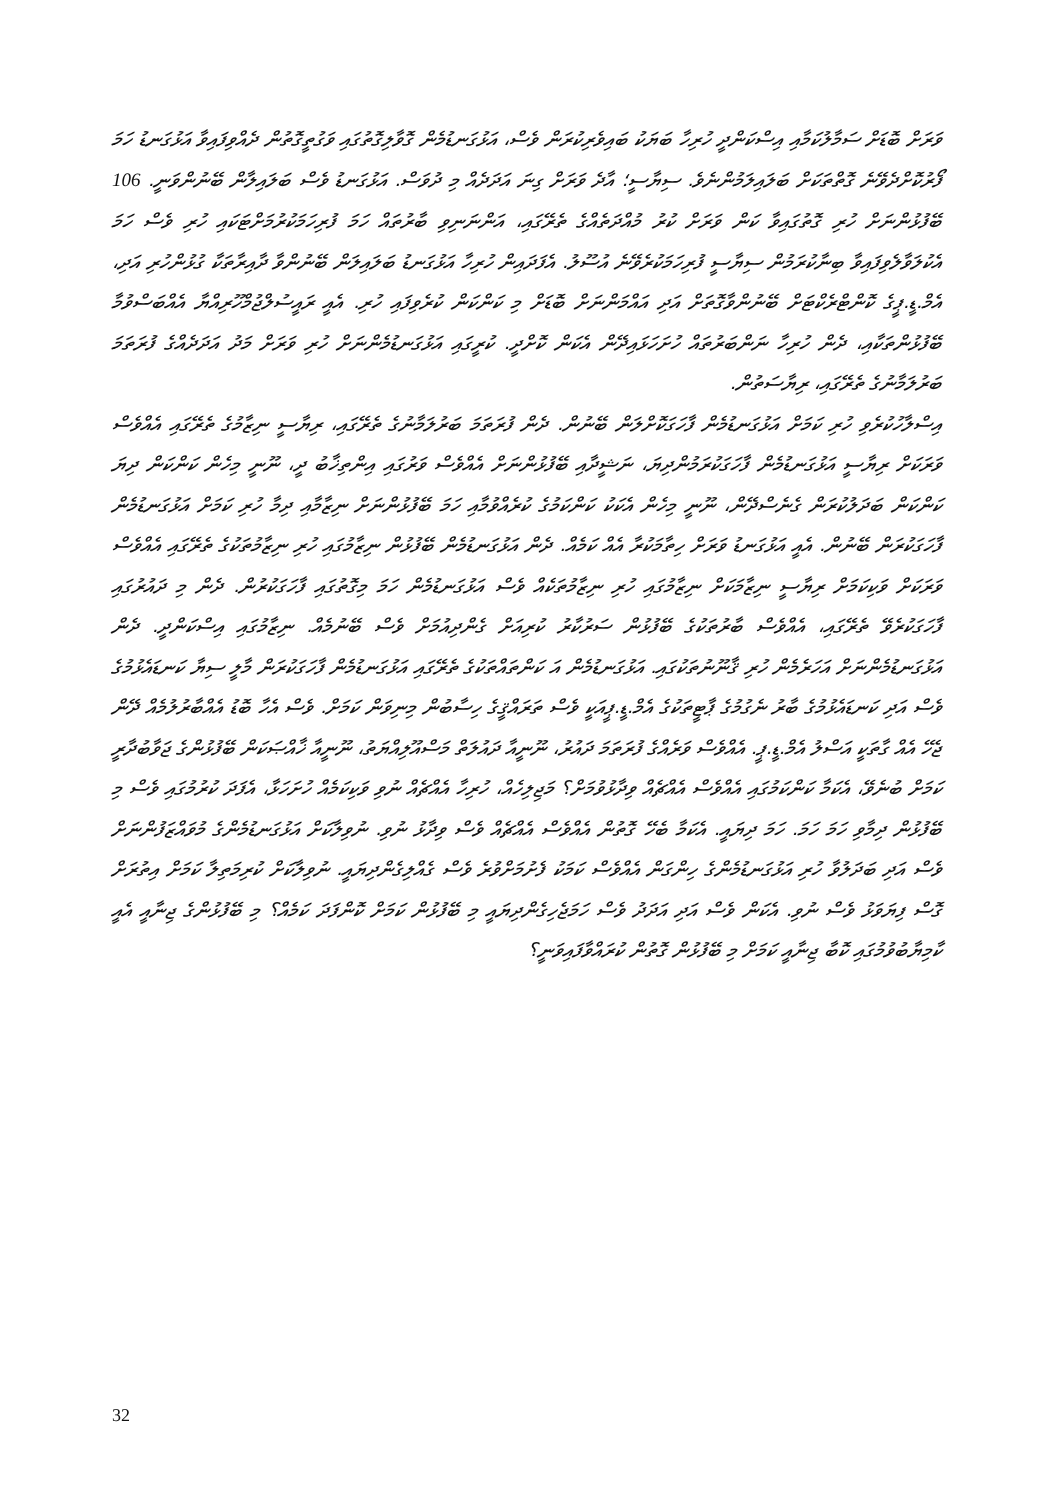ވަރަށް ބޮޑަށް ސަމާލުކަމާއި އިސްކަންދީ ހުރިހާ ބަޔަކު ބައިވެރިކުރަން ވެސް، އަޅުގަނޑުމެން ގޮވާލިގޮތުގައި ވަގުތީގޮތުން ދެއްވިފައިވާ އަޅުގަނޑު ހަމަ ފޯރުކޮށްދެވޭނެ ގޮތްތަކަށް ބަލައިލަމުންނެވެ. ސިޔާސީ؛ އާދެ ވަރަށް ގިނަ އަދަދެއް މި ދުވަސް. އަޅުގަނޑު ވެސް ބަލައިލާން ބޭނުންވަނީ. 106 ބޭފުޅުންނަށް ހުރި ގޮތުގައިވާ ކަން ވަރަށް ކުރު މުއްދަތެއްގެ ތެރޭގައި، އަންނަނިވި ބާރުތައް ހަމަ ފުރިހަމަކުރުމަށްޓަކައި ހުރި ވެސް ހަމަ އެކުލަވާލެވިފައިވާ ބިނާކުރަމުން ސިޔާސީ ފުރިހަމަކުރެވޭނެ އުސޫލު. އެފަދައިން ހުރިހާ އަޅުގަނޑު ބަލައިލަން ބޭނުންވާ ދާއިރާތަކާ ގުޅުންހުރި އަދި، އެމް.ޑީ.ޕީގެ ކޮންޓްރެކްޓަށް ބޭނުންވާގޮތަށް އަދި އައްމަންނަށް ބޮޑަށް މި ކަންކަން ކުރެވިފައި ހުރި. އެއީ ރައީސުލްޖުމްހޫރިއްޔާ އެއްބަސްވުމާ ބޭފުޅުންތަކާއި، ދެން ހުރިހާ ނަންބަރުތައް ހުށަހަޅައިދޭން އެކަން ކޮށްދީ. ކުރީގައި އަޅުގަނޑުމެންނަށް ހުރި ވަރަށް މަދު އަދަދެއްގެ ފުރަތަމަ ބަރުލަމާނުގެ ތެރޭގައި، ރިޔާސަތުން.
އިސްލާހުކުރެވި ހުރި ކަމަށް އަޅުގަނޑުމެން ފާހަގަކޮށްލަން ބޭނުން. ދެން ފުރަތަމަ ބަރުލަމާނުގެ ތެރޭގައި، ރިޔާސީ ނިޒާމުގެ ތެރޭގައި އެއްވެސް ވަރަކަށް ރިޔާސީ އަޅުގަނޑުމެން ފާހަގަކުރަމުންދިޔަ، ނަޝީދާއި ބޭފުޅުންނަށް އެއްވެސް ވަރުގައި އިންތިޚާބު ދީ، ނޫނީ މިހެން ކަންކަން ދިޔަ ކަންކަން ބަދަލުކުރަން ގެނެސްދޭން، ނޫނީ މިހެން އެކަކު ކަންކަމުގެ ކުރެއްވުމާއި ހަމަ ބޭފުޅުންނަށް ނިޒާމާއި ދިމާ ހުރި ކަމަށް އަޅުގަނޑުމެން ފާހަގަކުރަން ބޭނުން. އެއީ އަޅުގަނޑު ވަރަށް ހިތާމަކުރާ އެއް ކަމެއް. ދެން އަޅުގަނޑުމެން ބޭފުޅުން ނިޒާމުގައި ހުރި ނިޒާމުތަކުގެ ތެރޭގައި އެއްވެސް ވަރަކަށް ވަކިކަމަށް ރިޔާސީ ނިޒާމަކަށް ނިޒާމުގައި ހުރި ނިޒާމުތަކެއް ވެސް އަޅުގަނޑުމެން ހަމަ މިގޮތުގައި ފާހަގަކުރުން. ދެން މި ދައުރުގައި ފާހަގަކުރެވޭ ތެރޭގައި، އެއްވެސް ބާރުތަކުގެ ބޭފުޅުން ސަރުކާރު ކުރިއަށް ގެންދިއުމަށް ވެސް ބޭނުމެއް. ނިޒާމުގައި އިސްކަންދީ. ދެން އަޅުގަނޑުމެންނަށް އަހަރެމެން ހުރި ޤާނޫނުތަކުގައި. އަޅުގަނޑުމެން އަ ކަންތައްތަކުގެ ތެރޭގައި އަޅުގަނޑުމެން ފާހަގަކުރަން މާލީ ސިޔާ ކަނޑައެޅުމުގެ ވެސް އަދި ކަނޑައެޅުމުގެ ބާރު ނެގުމުގެ ޕާޓީތަކުގެ އެމް.ޑީ.ޕީއަކީ ވެސް ތަރައްޤީގެ ހިސާބުން މިނިވަން ކަމަށް. ވެސް އެހާ ބޮޑު އެއްބާރުލުމެއް ދޭން ޖެހޭ އެއް ގާތަކީ އަސްލު އެމް.ޑީ.ޕީ. އެއްވެސް ވަރެއްގެ ފުރަތަމަ ދައުރު، ނޫނީއާ ދައުލަތް މަސްއޫލިއްޔަތު، ނޫނީއާ ޚާއްޞަކަން ބޭފުޅުންގެ ޖަވާބުދާރީ ކަމަށް ބުނެވޭ، އެކަމާ ކަންކަމުގައި އެއްވެސް އެއްޗެއް ވިދާޅުވުމަށް؟ މަޖިލިހެއް، ހުރިހާ އެއްޗެއް ނުވި ވަކިކަމެއް ހުށަހަޅާ، އެފަދަ ކުރުމުގައި ވެސް މި ބޭފުޅުން ދިމާވި ހަމަ ހަމަ. ހަމަ ދިޔައީ. އެކަމާ ބެހޭ ގޮތުން އެއްވެސް އެއްޗެއް ވެސް ވިދާޅު ނުވި. ނުވިލާކަށް އަޅުގަނޑުމެންގެ މުވައްޒަފުންނަށް ވެސް އަދި ބަދަލުވާ ހުރި އަޅުގަނޑުމެންގެ ހިންގަން އެއްވެސް ކަމަކު ފެށުމަށްވުރެ ވެސް ގެއްލިގެންދިޔައީ. ނުވިލާކަށް ކުރިމަތިލާ ކަމަށް އިތުރަށް ގޮސް ފިޔަވަޅު ވެސް ނުވި. އެކަން ވެސް އަދި އަދަދު ވެސް ހަމަޖެހިގެންދިޔައީ މި ބޭފުޅުން ކަމަށް ކޮންފަދަ ކަމެއް؟ މި ބޭފުޅުންގެ ޖިނާއީ އެއީ ކާމިޔާބުވުމުގައި ކޮބާ ޖިނާއީ ކަމަށް މި ބޭފުޅުން ގޮތުން ކުރައްވާފައިވަނީ؟
32